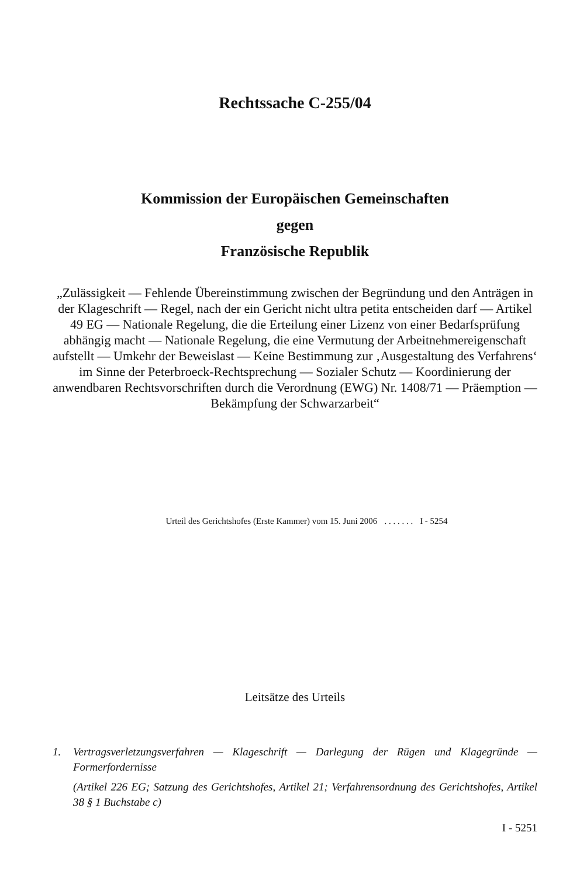Rechtssache C-255/04
Kommission der Europäischen Gemeinschaften
gegen
Französische Republik
„Zulässigkeit — Fehlende Übereinstimmung zwischen der Begründung und den Anträgen in der Klageschrift — Regel, nach der ein Gericht nicht ultra petita entscheiden darf — Artikel 49 EG — Nationale Regelung, die die Erteilung einer Lizenz von einer Bedarfsprüfung abhängig macht — Nationale Regelung, die eine Vermutung der Arbeitnehmereigenschaft aufstellt — Umkehr der Beweislast — Keine Bestimmung zur ‚Ausgestaltung des Verfahrens‘ im Sinne der Peterbroeck-Rechtsprechung — Sozialer Schutz — Koordinierung der anwendbaren Rechtsvorschriften durch die Verordnung (EWG) Nr. 1408/71 — Präemption — Bekämpfung der Schwarzarbeit“
Urteil des Gerichtshofes (Erste Kammer) vom 15. Juni 2006 . . . . . . . I - 5254
Leitsätze des Urteils
1. Vertragsverletzungsverfahren — Klageschrift — Darlegung der Rügen und Klagegründe — Formerfordernisse
(Artikel 226 EG; Satzung des Gerichtshofes, Artikel 21; Verfahrensordnung des Gerichtshofes, Artikel 38 § 1 Buchstabe c)
I - 5251